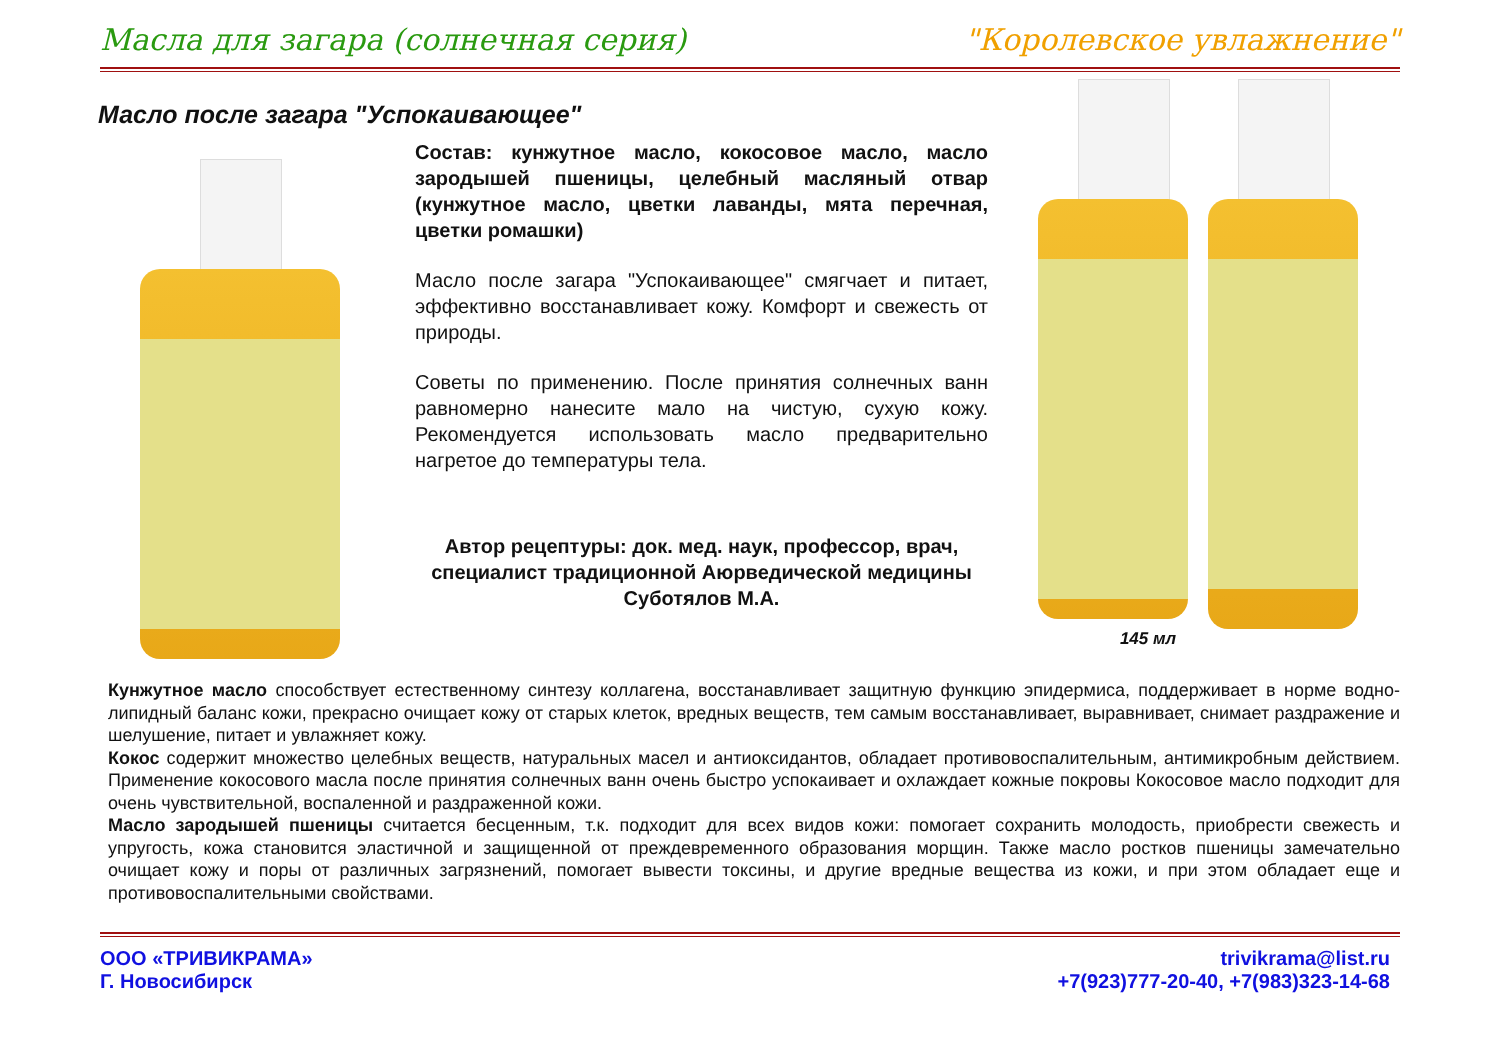Масла для загара (солнечная серия) "Королевское увлажнение"
Масло после загара "Успокаивающее"
Состав: кунжутное масло, кокосовое масло, масло зародышей пшеницы, целебный масляный отвар (кунжутное масло, цветки лаванды, мята перечная, цветки ромашки)
Масло после загара "Успокаивающее" смягчает и питает, эффективно восстанавливает кожу. Комфорт и свежесть от природы.
Советы по применению. После принятия солнечных ванн равномерно нанесите мало на чистую, сухую кожу. Рекомендуется использовать масло предварительно нагретое до температуры тела.
Автор рецептуры: док. мед. наук, профессор, врач, специалист традиционной Аюрведической медицины Суботялов М.А.
145 мл
Кунжутное масло способствует естественному синтезу коллагена, восстанавливает защитную функцию эпидермиса, поддерживает в норме водно-липидный баланс кожи, прекрасно очищает кожу от старых клеток, вредных веществ, тем самым восстанавливает, выравнивает, снимает раздражение и шелушение, питает и увлажняет кожу.
Кокос содержит множество целебных веществ, натуральных масел и антиоксидантов, обладает противовоспалительным, антимикробным действием. Применение кокосового масла после принятия солнечных ванн очень быстро успокаивает и охлаждает кожные покровы Кокосовое масло подходит для очень чувствительной, воспаленной и раздраженной кожи.
Масло зародышей пшеницы считается бесценным, т.к. подходит для всех видов кожи: помогает сохранить молодость, приобрести свежесть и упругость, кожа становится эластичной и защищенной от преждевременного образования морщин. Также масло ростков пшеницы замечательно очищает кожу и поры от различных загрязнений, помогает вывести токсины, и другие вредные вещества из кожи, и при этом обладает еще и противовоспалительными свойствами.
ООО «ТРИВИКРАМА»
Г. Новосибирск
trivikrama@list.ru
+7(923)777-20-40, +7(983)323-14-68